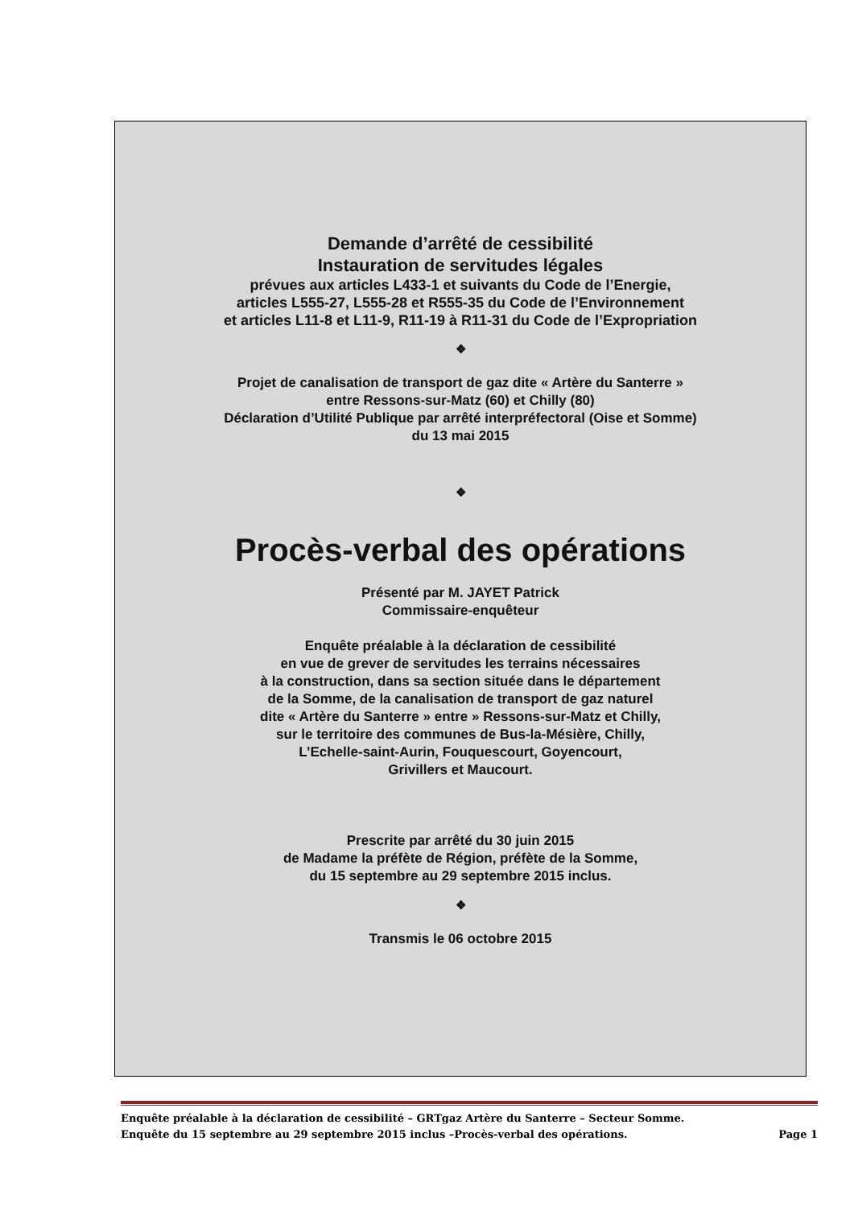Demande d’arrêté de cessibilité
Instauration de servitudes légales
prévues aux articles L433-1 et suivants du Code de l’Energie,
articles L555-27, L555-28 et R555-35 du Code de l’Environnement
et articles L11-8 et L11-9, R11-19 à R11-31 du Code de l’Expropriation
❖
Projet de canalisation de transport de gaz dite « Artère du Santerre »
entre Ressons-sur-Matz (60) et Chilly (80)
Déclaration d’Utilité Publique par arrêté interpréfectoral (Oise et Somme)
du 13 mai 2015
❖
Procès-verbal des opérations
Présenté par M. JAYET Patrick
Commissaire-enquêteur
Enquête préalable à la déclaration de cessibilité
en vue de grever de servitudes les terrains nécessaires
à la construction, dans sa section située dans le département
de la Somme, de la canalisation de transport de gaz naturel
dite « Artère du Santerre » entre » Ressons-sur-Matz et Chilly,
sur le territoire des communes de Bus-la-Mésière, Chilly,
L’Echelle-saint-Aurin, Fouquescourt, Goyencourt,
Grivillers et Maucourt.
Prescrite par arrêté du 30 juin 2015
de Madame la préfète de Région, préfète de la Somme,
du 15 septembre au 29 septembre 2015 inclus.
❖
Transmis le 06 octobre 2015
Enquête préalable à la déclaration de cessibilité – GRTgaz Artère du Santerre – Secteur Somme.
Enquête du 15 septembre au 29 septembre 2015 inclus –Procès-verbal des opérations. Page 1